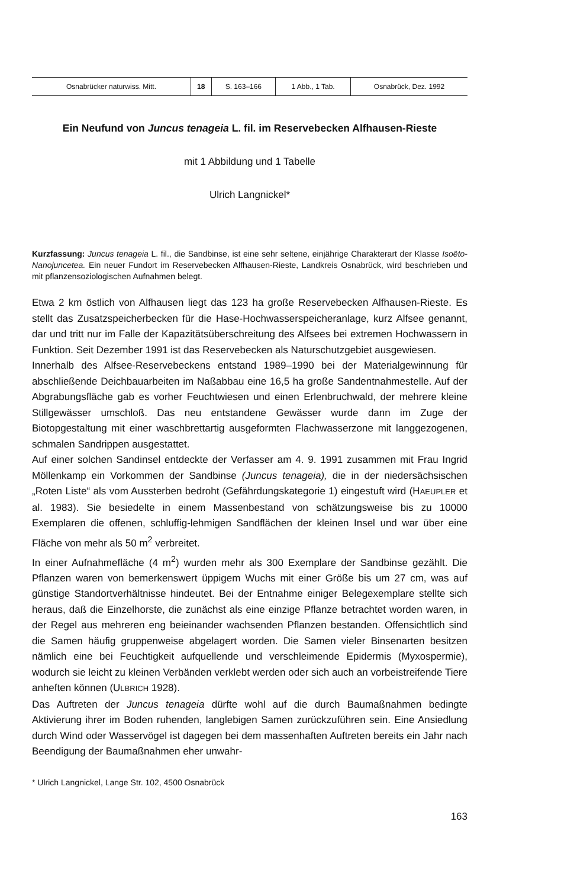| Osnabrücker naturwiss. Mitt. | 18 | S. 163–166 | 1 Abb., 1 Tab. | Osnabrück, Dez. 1992 |
Ein Neufund von Juncus tenageia L. fil. im Reservebecken Alfhausen-Rieste
mit 1 Abbildung und 1 Tabelle
Ulrich Langnickel*
Kurzfassung: Juncus tenageia L. fil., die Sandbinse, ist eine sehr seltene, einjährige Charakterart der Klasse Isoëto-Nanojuncetea. Ein neuer Fundort im Reservebecken Alfhausen-Rieste, Landkreis Osnabrück, wird beschrieben und mit pflanzensoziologischen Aufnahmen belegt.
Etwa 2 km östlich von Alfhausen liegt das 123 ha große Reservebecken Alfhausen-Rieste. Es stellt das Zusatzspeicherbecken für die Hase-Hochwasserspeicheranlage, kurz Alfsee genannt, dar und tritt nur im Falle der Kapazitätsüberschreitung des Alfsees bei extremen Hochwassern in Funktion. Seit Dezember 1991 ist das Reservebecken als Naturschutzgebiet ausgewiesen.
Innerhalb des Alfsee-Reservebeckens entstand 1989–1990 bei der Materialgewinnung für abschließende Deichbauarbeiten im Naßabbau eine 16,5 ha große Sandentnahmestelle. Auf der Abgrabungsfläche gab es vorher Feuchtwiesen und einen Erlenbruchwald, der mehrere kleine Stillgewässer umschloß. Das neu entstandene Gewässer wurde dann im Zuge der Biotopgestaltung mit einer waschbrettartig ausgeformten Flachwasserzone mit langgezogenen, schmalen Sandrippen ausgestattet.
Auf einer solchen Sandinsel entdeckte der Verfasser am 4. 9. 1991 zusammen mit Frau Ingrid Möllenkamp ein Vorkommen der Sandbinse (Juncus tenageia), die in der niedersächsischen „Roten Liste“ als vom Aussterben bedroht (Gefährdungskategorie 1) eingestuft wird (HAEUPLER et al. 1983). Sie besiedelte in einem Massenbestand von schätzungsweise bis zu 10000 Exemplaren die offenen, schluffig-lehmigen Sandflächen der kleinen Insel und war über eine Fläche von mehr als 50 m<sup>2</sup> verbreitet.
In einer Aufnahmefläche (4 m<sup>2</sup>) wurden mehr als 300 Exemplare der Sandbinse gezählt. Die Pflanzen waren von bemerkenswert üppigem Wuchs mit einer Größe bis um 27 cm, was auf günstige Standortverhältnisse hindeutet. Bei der Entnahme einiger Belegexemplare stellte sich heraus, daß die Einzelhorste, die zunächst als eine einzige Pflanze betrachtet worden waren, in der Regel aus mehreren eng beieinander wachsenden Pflanzen bestanden. Offensichtlich sind die Samen häufig gruppenweise abgelagert worden. Die Samen vieler Binsenarten besitzen nämlich eine bei Feuchtigkeit aufquellende und verschleimende Epidermis (Myxospermie), wodurch sie leicht zu kleinen Verbänden verklebt werden oder sich auch an vorbeistreifende Tiere anheften können (ULBRICH 1928).
Das Auftreten der Juncus tenageia dürfte wohl auf die durch Baumaßnahmen bedingte Aktivierung ihrer im Boden ruhenden, langlebigen Samen zurückzuführen sein. Eine Ansiedlung durch Wind oder Wasservögel ist dagegen bei dem massenhaften Auftreten bereits ein Jahr nach Beendigung der Baumaßnahmen eher unwahr-
* Ulrich Langnickel, Lange Str. 102, 4500 Osnabrück
163